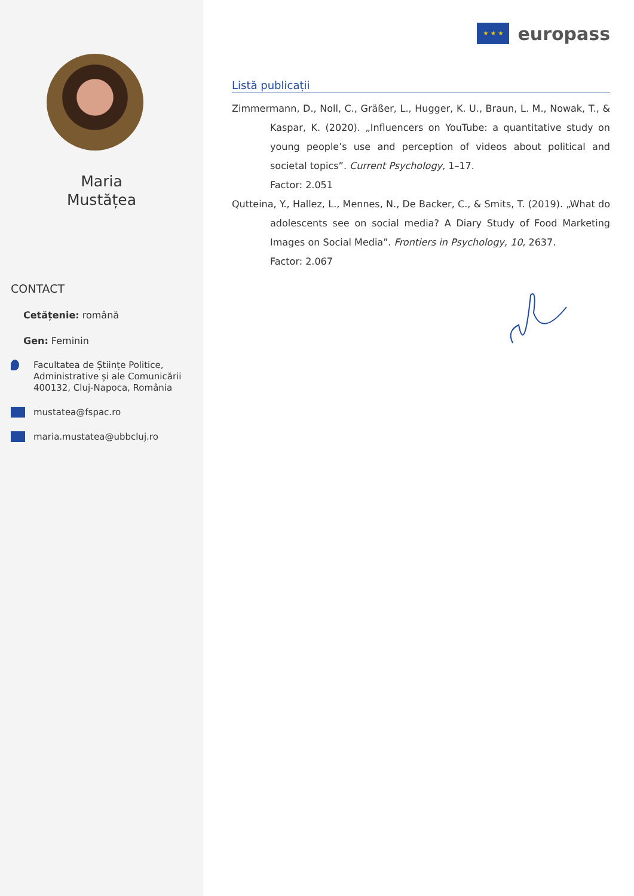Maria
Mustățea
CONTACT
Cetățenie: română
Gen: Feminin
Facultatea de Științe Politice, Administrative și ale Comunicării 400132, Cluj-Napoca, România
mustatea@fspac.ro
maria.mustatea@ubbcluj.ro
★ ★ ★
europass
Listă publicații
Zimmermann, D., Noll, C., Gräßer, L., Hugger, K. U., Braun, L. M., Nowak, T., & Kaspar, K. (2020). „Influencers on YouTube: a quantitative study on young people’s use and perception of videos about political and societal topics”. Current Psychology, 1–17.
Factor: 2.051
Qutteina, Y., Hallez, L., Mennes, N., De Backer, C., & Smits, T. (2019). „What do adolescents see on social media? A Diary Study of Food Marketing Images on Social Media”. Frontiers in Psychology, 10, 2637.
Factor: 2.067